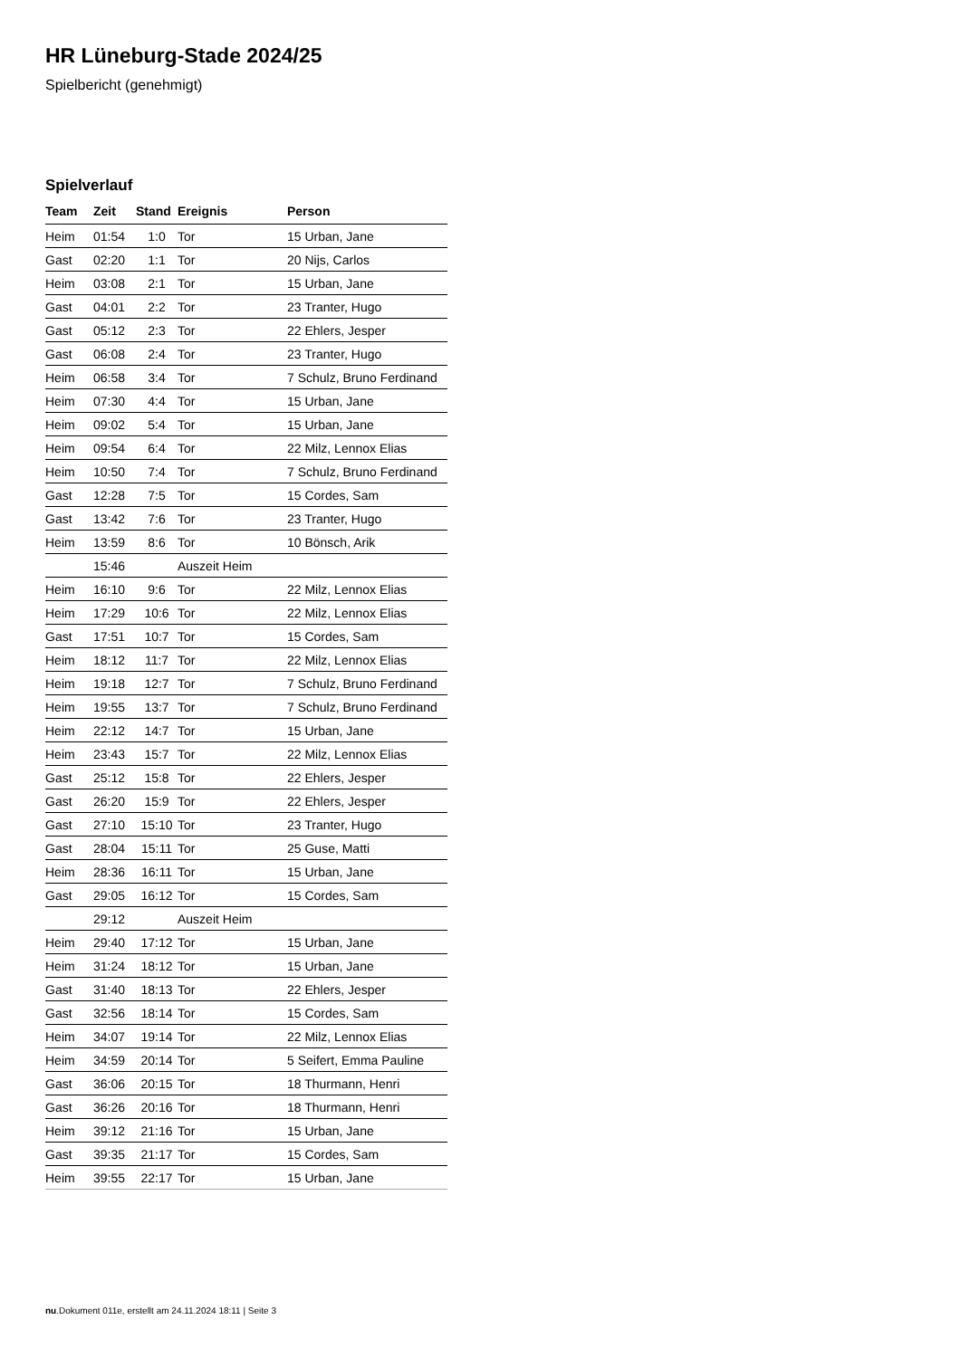HR Lüneburg-Stade 2024/25
Spielbericht (genehmigt)
Spielverlauf
| Team | Zeit | Stand | Ereignis | Person |
| --- | --- | --- | --- | --- |
| Heim | 01:54 | 1:0 | Tor | 15 Urban, Jane |
| Gast | 02:20 | 1:1 | Tor | 20 Nijs, Carlos |
| Heim | 03:08 | 2:1 | Tor | 15 Urban, Jane |
| Gast | 04:01 | 2:2 | Tor | 23 Tranter, Hugo |
| Gast | 05:12 | 2:3 | Tor | 22 Ehlers, Jesper |
| Gast | 06:08 | 2:4 | Tor | 23 Tranter, Hugo |
| Heim | 06:58 | 3:4 | Tor | 7 Schulz, Bruno Ferdinand |
| Heim | 07:30 | 4:4 | Tor | 15 Urban, Jane |
| Heim | 09:02 | 5:4 | Tor | 15 Urban, Jane |
| Heim | 09:54 | 6:4 | Tor | 22 Milz, Lennox Elias |
| Heim | 10:50 | 7:4 | Tor | 7 Schulz, Bruno Ferdinand |
| Gast | 12:28 | 7:5 | Tor | 15 Cordes, Sam |
| Gast | 13:42 | 7:6 | Tor | 23 Tranter, Hugo |
| Heim | 13:59 | 8:6 | Tor | 10 Bönsch, Arik |
| | 15:46 | | Auszeit Heim | |
| Heim | 16:10 | 9:6 | Tor | 22 Milz, Lennox Elias |
| Heim | 17:29 | 10:6 | Tor | 22 Milz, Lennox Elias |
| Gast | 17:51 | 10:7 | Tor | 15 Cordes, Sam |
| Heim | 18:12 | 11:7 | Tor | 22 Milz, Lennox Elias |
| Heim | 19:18 | 12:7 | Tor | 7 Schulz, Bruno Ferdinand |
| Heim | 19:55 | 13:7 | Tor | 7 Schulz, Bruno Ferdinand |
| Heim | 22:12 | 14:7 | Tor | 15 Urban, Jane |
| Heim | 23:43 | 15:7 | Tor | 22 Milz, Lennox Elias |
| Gast | 25:12 | 15:8 | Tor | 22 Ehlers, Jesper |
| Gast | 26:20 | 15:9 | Tor | 22 Ehlers, Jesper |
| Gast | 27:10 | 15:10 | Tor | 23 Tranter, Hugo |
| Gast | 28:04 | 15:11 | Tor | 25 Guse, Matti |
| Heim | 28:36 | 16:11 | Tor | 15 Urban, Jane |
| Gast | 29:05 | 16:12 | Tor | 15 Cordes, Sam |
| | 29:12 | | Auszeit Heim | |
| Heim | 29:40 | 17:12 | Tor | 15 Urban, Jane |
| Heim | 31:24 | 18:12 | Tor | 15 Urban, Jane |
| Gast | 31:40 | 18:13 | Tor | 22 Ehlers, Jesper |
| Gast | 32:56 | 18:14 | Tor | 15 Cordes, Sam |
| Heim | 34:07 | 19:14 | Tor | 22 Milz, Lennox Elias |
| Heim | 34:59 | 20:14 | Tor | 5 Seifert, Emma Pauline |
| Gast | 36:06 | 20:15 | Tor | 18 Thurmann, Henri |
| Gast | 36:26 | 20:16 | Tor | 18 Thurmann, Henri |
| Heim | 39:12 | 21:16 | Tor | 15 Urban, Jane |
| Gast | 39:35 | 21:17 | Tor | 15 Cordes, Sam |
| Heim | 39:55 | 22:17 | Tor | 15 Urban, Jane |
nu.Dokument 011e, erstellt am 24.11.2024 18:11 | Seite 3